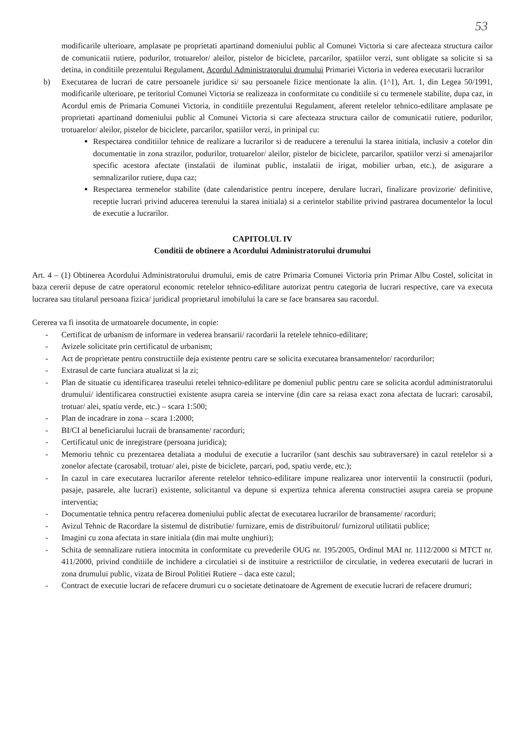53
modificarile ulterioare, amplasate pe proprietati apartinand domeniului public al Comunei Victoria si care afecteaza structura cailor de comunicatii rutiere, podurilor, trotuarelor/ aleilor, pistelor de biciclete, parcarilor, spatiilor verzi, sunt obligate sa solicite si sa detina, in conditiile prezentului Regulament, Acordul Administratorului drumului Primariei Victoria in vederea executarii lucrarilor
b) Executarea de lucrari de catre persoanele juridice si/ sau persoanele fizice mentionate la alin. (1^1), Art. 1, din Legea 50/1991, modificarile ulterioare, pe teritoriul Comunei Victoria se realizeaza in conformitate cu conditiile si cu termenele stabilite, dupa caz, in Acordul emis de Primaria Comunei Victoria, in conditiile prezentului Regulament, aferent retelelor tehnico-edilitare amplasate pe proprietati apartinand domeniului public al Comunei Victoria si care afecteaza structura cailor de comunicatii rutiere, podurilor, trotuarelor/ aleilor, pistelor de biciclete, parcarilor, spatiilor verzi, in prinipal cu:
Respectarea conditiilor tehnice de realizare a lucrarilor si de readucere a terenului la starea initiala, inclusiv a cotelor din documentatie in zona strazilor, podurilor, trotuarelor/ aleilor, pistelor de biciclete, parcarilor, spatiilor verzi si amenajarilor specific acestora afectate (instalatii de iluminat public, instalatii de irigat, mobilier urban, etc.), de asigurare a semnalizarilor rutiere, dupa caz;
Respectarea termenelor stabilite (date calendaristice pentru incepere, derulare lucrari, finalizare provizorie/ definitive, receptie lucrari privind aducerea terenului la starea initiala) si a cerintelor stabilite privind pastrarea documentelor la locul de executie a lucrarilor.
CAPITOLUL IV
Conditii de obtinere a Acordului Administratorului drumului
Art. 4 – (1) Obtinerea Acordului Administratorului drumului, emis de catre Primaria Comunei Victoria prin Primar Albu Costel, solicitat in baza cererii depuse de catre operatorul economic retelelor tehnico-edilitare autorizat pentru categoria de lucrari respective, care va executa lucrarea sau titularul persoana fizica/ juridical proprietarul imobilului la care se face bransarea sau racordul.
Cererea va fi insotita de urmatoarele documente, in copie:
- Certificat de urbanism de informare in vederea bransarii/ racordarii la retelele tehnico-edilitare;
- Avizele solicitate prin certificatul de urbanism;
- Act de proprietate pentru constructiile deja existente pentru care se solicita executarea bransamentelor/ racordurilor;
- Extrasul de carte funciara atualizat si la zi;
- Plan de situatie cu identificarea traseului retelei tehnico-edilitare pe domeniul public pentru care se solicita acordul administratorului drumului/ identificarea constructiei existente asupra careia se intervine (din care sa reiasa exact zona afectata de lucrari: carosabil, trotuar/ alei, spatiu verde, etc.) – scara 1:500;
- Plan de incadrare in zona – scara 1:2000;
- BI/CI al beneficiarului lucraii de bransamente/ racorduri;
- Certificatul unic de inregistrare (persoana juridica);
- Memoriu tehnic cu prezentarea detaliata a modului de executie a lucrarilor (sant deschis sau subtraversare) in cazul retelelor si a zonelor afectate (carosabil, trotuar/ alei, piste de biciclete, parcari, pod, spatiu verde, etc.);
- In cazul in care executarea lucrarilor aferente retelelor tehnico-edilitare impune realizarea unor interventii la constructii (poduri, pasaje, pasarele, alte lucrari) existente, solicitantul va depune si expertiza tehnica aferenta constructiei asupra careia se propune interventia;
- Documentatie tehnica pentru refacerea domeniului public afectat de executarea lucrarilor de bransamente/ racorduri;
- Avizul Tehnic de Racordare la sistemul de distributie/ furnizare, emis de distribuitorul/ furnizorul utilitatii publice;
- Imagini cu zona afectata in stare initiala (din mai multe unghiuri);
- Schita de semnalizare rutiera intocmita in conformitate cu prevederile OUG nr. 195/2005, Ordinul MAI nr. 1112/2000 si MTCT nr. 411/2000, privind conditiile de inchidere a circulatiei si de instituire a restrictiilor de circulatie, in vederea executarii de lucrari in zona drumului public, vizata de Biroul Politiei Rutiere – daca este cazul;
- Contract de executie lucrari de refacere drumuri cu o societate detinatoare de Agrement de executie lucrari de refacere drumuri;